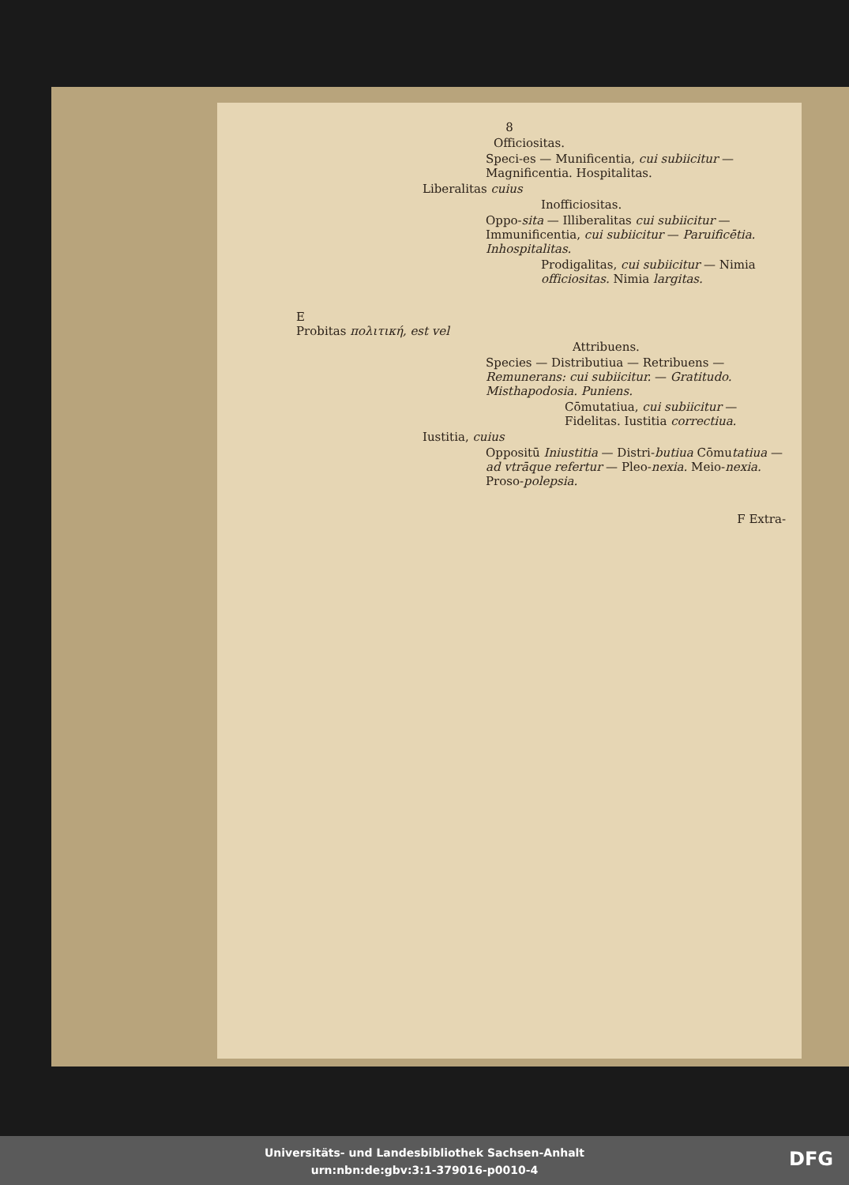8
Officiositas.
Speci-es — Munificentia, cui subiicitur — Magnificentia. Hospitalitas.
Liberalitas cuius
Inofficiositas.
Oppo-sita — Illiberalitas cui subiicitur — Immunificentia, cui subiicitur — Paruificētia. Inhospitalitas.
Prodigalitas, cui subiicitur — Nimia officiositas. Nimia largitas.
E
Probitas πολιτική, est vel
Attribuens.
Species — Distributiua — Retribuens — Remunerans: cui subiicitur. — Gratitudo. Misthapodosia. Puniens.
Cōmutatiua, cui subiicitur — Fidelitas. Iustitia correctiua.
Iustitia, cuius
Oppositū Iniustitia — Distri-butiua Cōmutatiua — ad vtrāque refertur — Pleo-nexia. Meio-nexia. Proso-polepsia.
F Extra-
Universitäts- und Landesbibliothek Sachsen-Anhalt
urn:nbn:de:gbv:3:1-379016-p0010-4
DFG